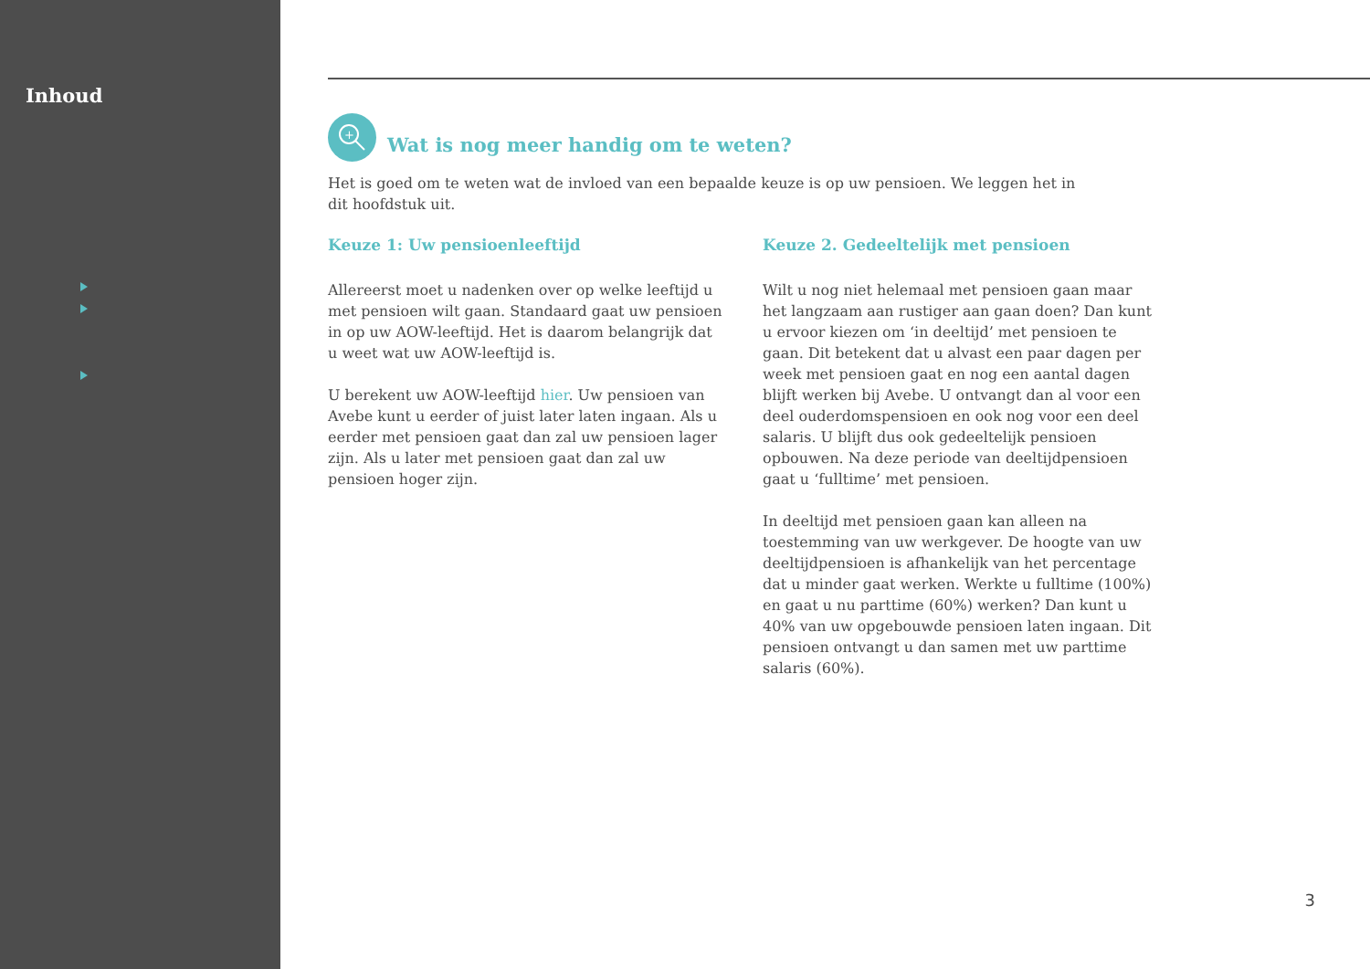Inhoud
+
Wat is nog meer handig om te weten?
Het is goed om te weten wat de invloed van een bepaalde keuze is op uw pensioen. We leggen het in dit hoofdstuk uit.
Keuze 1: Uw pensioenleeftijd
Allereerst moet u nadenken over op welke leeftijd u met pensioen wilt gaan. Standaard gaat uw pensioen in op uw AOW-leeftijd. Het is daarom belangrijk dat u weet wat uw AOW-leeftijd is.
U berekent uw AOW-leeftijd hier. Uw pensioen van Avebe kunt u eerder of juist later laten ingaan. Als u eerder met pensioen gaat dan zal uw pensioen lager zijn. Als u later met pensioen gaat dan zal uw pensioen hoger zijn.
Keuze 2. Gedeeltelijk met pensioen
Wilt u nog niet helemaal met pensioen gaan maar het langzaam aan rustiger aan gaan doen? Dan kunt u ervoor kiezen om ‘in deeltijd’ met pensioen te gaan. Dit betekent dat u alvast een paar dagen per week met pensioen gaat en nog een aantal dagen blijft werken bij Avebe. U ontvangt dan al voor een deel ouderdomspensioen en ook nog voor een deel salaris. U blijft dus ook gedeeltelijk pensioen opbouwen. Na deze periode van deeltijdpensioen gaat u ‘fulltime’ met pensioen.
In deeltijd met pensioen gaan kan alleen na toestemming van uw werkgever. De hoogte van uw deeltijdpensioen is afhankelijk van het percentage dat u minder gaat werken. Werkte u fulltime (100%) en gaat u nu parttime (60%) werken? Dan kunt u 40% van uw opgebouwde pensioen laten ingaan. Dit pensioen ontvangt u dan samen met uw parttime salaris (60%).
3